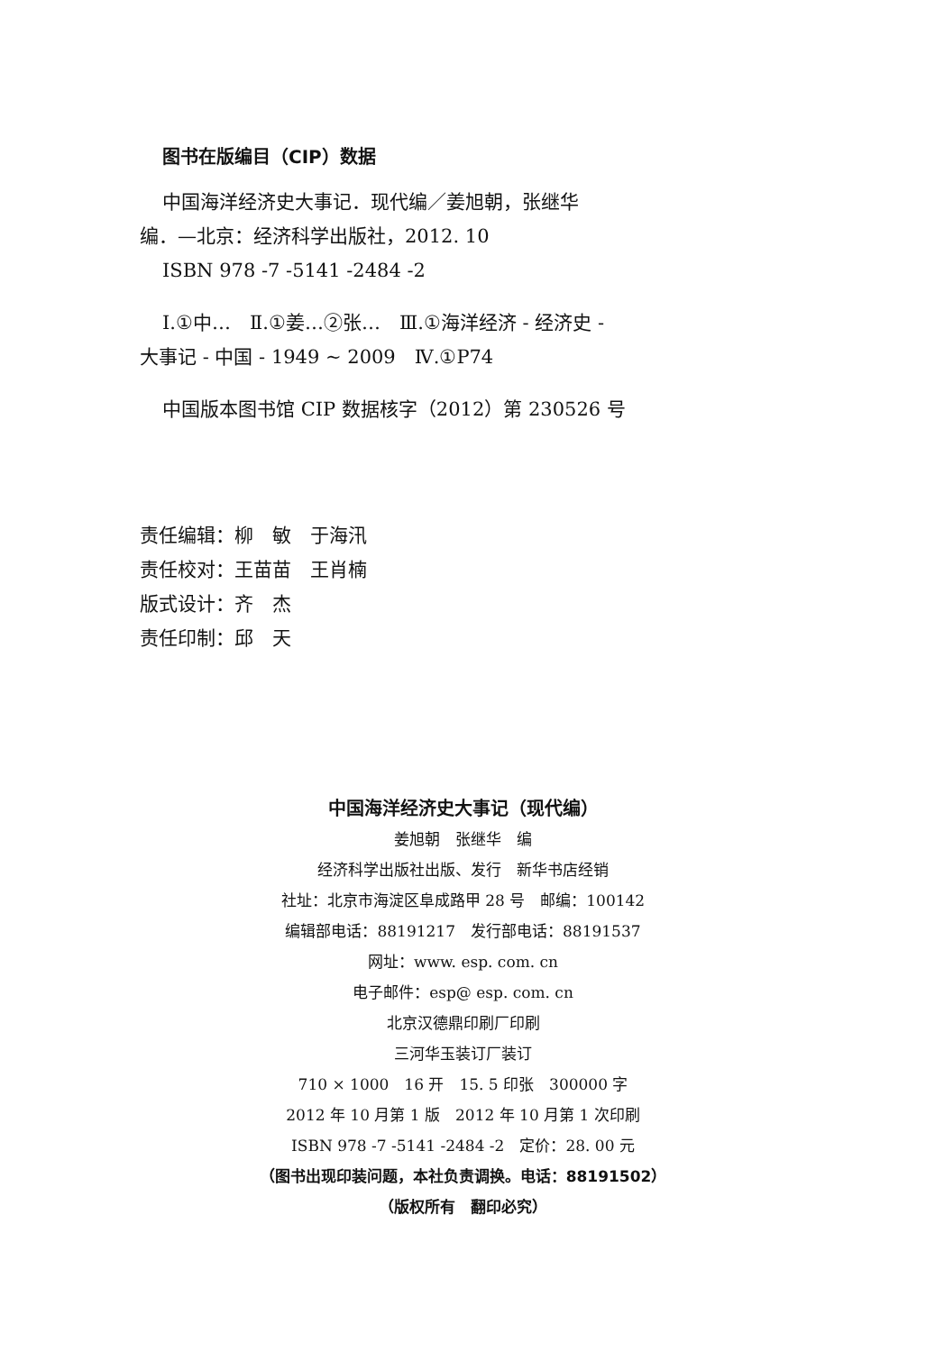图书在版编目（CIP）数据
中国海洋经济史大事记．现代编／姜旭朝，张继华
编．—北京：经济科学出版社，2012. 10
ISBN 978 -7 -5141 -2484 -2
Ⅰ.①中…　Ⅱ.①姜…②张…　Ⅲ.①海洋经济 - 经济史 -
大事记 - 中国 - 1949 ~ 2009　Ⅳ.①P74
中国版本图书馆 CIP 数据核字（2012）第 230526 号
责任编辑：柳　敏　于海汛
责任校对：王苗苗　王肖楠
版式设计：齐　杰
责任印制：邱　天
中国海洋经济史大事记（现代编）
姜旭朝　张继华　编
经济科学出版社出版、发行　新华书店经销
社址：北京市海淀区阜成路甲 28 号　邮编：100142
编辑部电话：88191217　发行部电话：88191537
网址：www. esp. com. cn
电子邮件：esp@ esp. com. cn
北京汉德鼎印刷厂印刷
三河华玉装订厂装订
710 × 1000　16 开　15. 5 印张　300000 字
2012 年 10 月第 1 版　2012 年 10 月第 1 次印刷
ISBN 978 -7 -5141 -2484 -2　定价：28. 00 元
（图书出现印装问题，本社负责调换。电话：88191502）
（版权所有　翻印必究）